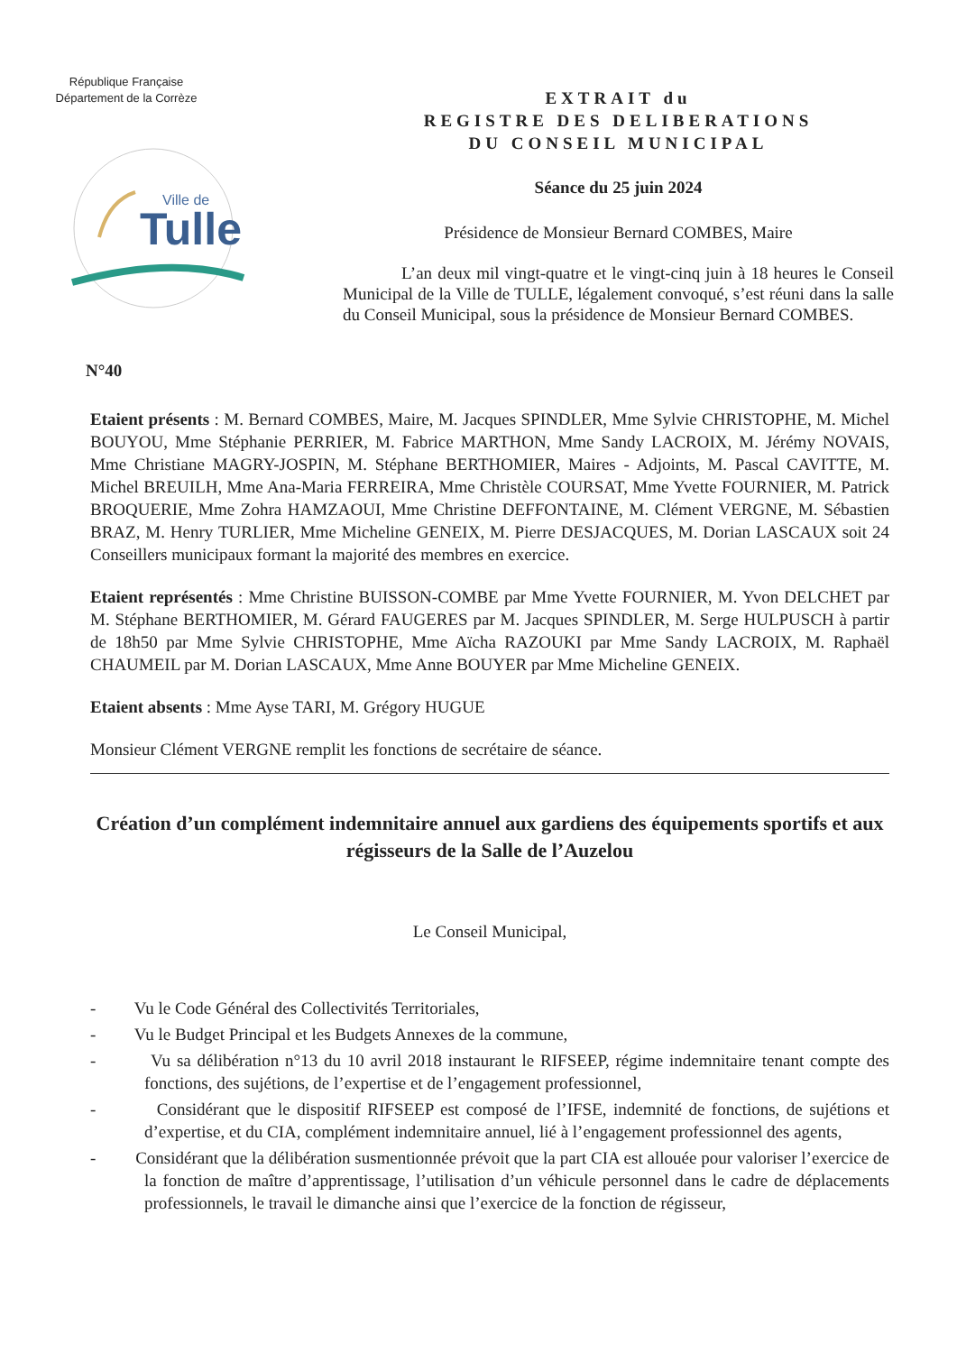République Française
Département de la Corrèze
Ville de
Tulle
EXTRAIT du
REGISTRE DES DELIBERATIONS
DU CONSEIL MUNICIPAL
Séance du 25 juin 2024
Présidence de Monsieur Bernard COMBES, Maire
L’an deux mil vingt-quatre et le vingt-cinq juin à 18 heures le Conseil Municipal de la Ville de TULLE, légalement convoqué, s’est réuni dans la salle du Conseil Municipal, sous la présidence de Monsieur Bernard COMBES.
N°40
Etaient présents : M. Bernard COMBES, Maire, M. Jacques SPINDLER, Mme Sylvie CHRISTOPHE, M. Michel BOUYOU, Mme Stéphanie PERRIER, M. Fabrice MARTHON, Mme Sandy LACROIX, M. Jérémy NOVAIS, Mme Christiane MAGRY-JOSPIN, M. Stéphane BERTHOMIER, Maires - Adjoints, M. Pascal CAVITTE, M. Michel BREUILH, Mme Ana-Maria FERREIRA, Mme Christèle COURSAT, Mme Yvette FOURNIER, M. Patrick BROQUERIE, Mme Zohra HAMZAOUI, Mme Christine DEFFONTAINE, M. Clément VERGNE, M. Sébastien BRAZ, M. Henry TURLIER, Mme Micheline GENEIX, M. Pierre DESJACQUES, M. Dorian LASCAUX soit 24 Conseillers municipaux formant la majorité des membres en exercice.
Etaient représentés : Mme Christine BUISSON-COMBE par Mme Yvette FOURNIER, M. Yvon DELCHET par M. Stéphane BERTHOMIER, M. Gérard FAUGERES par M. Jacques SPINDLER, M. Serge HULPUSCH à partir de 18h50 par Mme Sylvie CHRISTOPHE, Mme Aïcha RAZOUKI par Mme Sandy LACROIX, M. Raphaël CHAUMEIL par M. Dorian LASCAUX, Mme Anne BOUYER par Mme Micheline GENEIX.
Etaient absents : Mme Ayse TARI, M. Grégory HUGUE
Monsieur Clément VERGNE remplit les fonctions de secrétaire de séance.
Création d’un complément indemnitaire annuel aux gardiens des équipements sportifs et aux régisseurs de la Salle de l’Auzelou
Le Conseil Municipal,
- Vu le Code Général des Collectivités Territoriales,
- Vu le Budget Principal et les Budgets Annexes de la commune,
- Vu sa délibération n°13 du 10 avril 2018 instaurant le RIFSEEP, régime indemnitaire tenant compte des fonctions, des sujétions, de l’expertise et de l’engagement professionnel,
- Considérant que le dispositif RIFSEEP est composé de l’IFSE, indemnité de fonctions, de sujétions et d’expertise, et du CIA, complément indemnitaire annuel, lié à l’engagement professionnel des agents,
- Considérant que la délibération susmentionnée prévoit que la part CIA est allouée pour valoriser l’exercice de la fonction de maître d’apprentissage, l’utilisation d’un véhicule personnel dans le cadre de déplacements professionnels, le travail le dimanche ainsi que l’exercice de la fonction de régisseur,